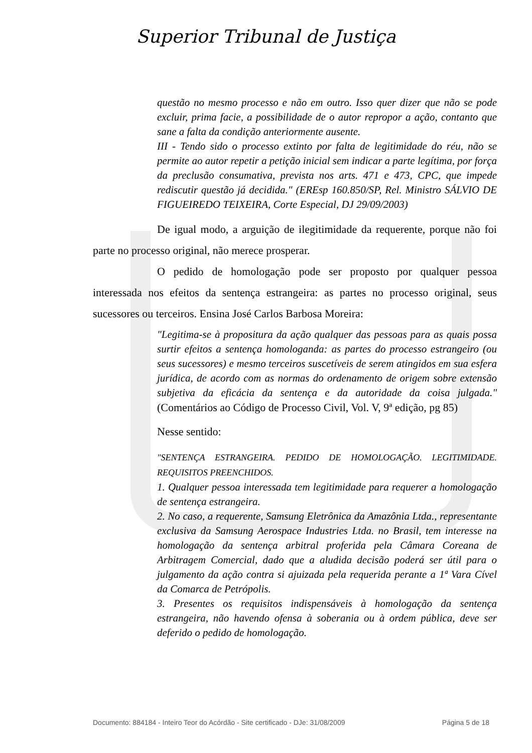Superior Tribunal de Justiça
questão no mesmo processo e não em outro. Isso quer dizer que não se pode excluir, prima facie, a possibilidade de o autor repropor a ação, contanto que sane a falta da condição anteriormente ausente.
III - Tendo sido o processo extinto por falta de legitimidade do réu, não se permite ao autor repetir a petição inicial sem indicar a parte legítima, por força da preclusão consumativa, prevista nos arts. 471 e 473, CPC, que impede rediscutir questão já decidida." (EREsp 160.850/SP, Rel. Ministro SÁLVIO DE FIGUEIREDO TEIXEIRA, Corte Especial, DJ 29/09/2003)
De igual modo, a arguição de ilegitimidade da requerente, porque não foi parte no processo original, não merece prosperar.
O pedido de homologação pode ser proposto por qualquer pessoa interessada nos efeitos da sentença estrangeira: as partes no processo original, seus sucessores ou terceiros. Ensina José Carlos Barbosa Moreira:
"Legitima-se à propositura da ação qualquer das pessoas para as quais possa surtir efeitos a sentença homologanda: as partes do processo estrangeiro (ou seus sucessores) e mesmo terceiros suscetíveis de serem atingidos em sua esfera jurídica, de acordo com as normas do ordenamento de origem sobre extensão subjetiva da eficácia da sentença e da autoridade da coisa julgada." (Comentários ao Código de Processo Civil, Vol. V, 9ª edição, pg 85)
Nesse sentido:
"SENTENÇA ESTRANGEIRA. PEDIDO DE HOMOLOGAÇÃO. LEGITIMIDADE. REQUISITOS PREENCHIDOS.
1. Qualquer pessoa interessada tem legitimidade para requerer a homologação de sentença estrangeira.
2. No caso, a requerente, Samsung Eletrônica da Amazônia Ltda., representante exclusiva da Samsung Aerospace Industries Ltda. no Brasil, tem interesse na homologação da sentença arbitral proferida pela Câmara Coreana de Arbitragem Comercial, dado que a aludida decisão poderá ser útil para o julgamento da ação contra si ajuizada pela requerida perante a 1ª Vara Cível da Comarca de Petrópolis.
3. Presentes os requisitos indispensáveis à homologação da sentença estrangeira, não havendo ofensa à soberania ou à ordem pública, deve ser deferido o pedido de homologação.
Documento: 884184 - Inteiro Teor do Acórdão - Site certificado - DJe: 31/08/2009 Página 5 de 18